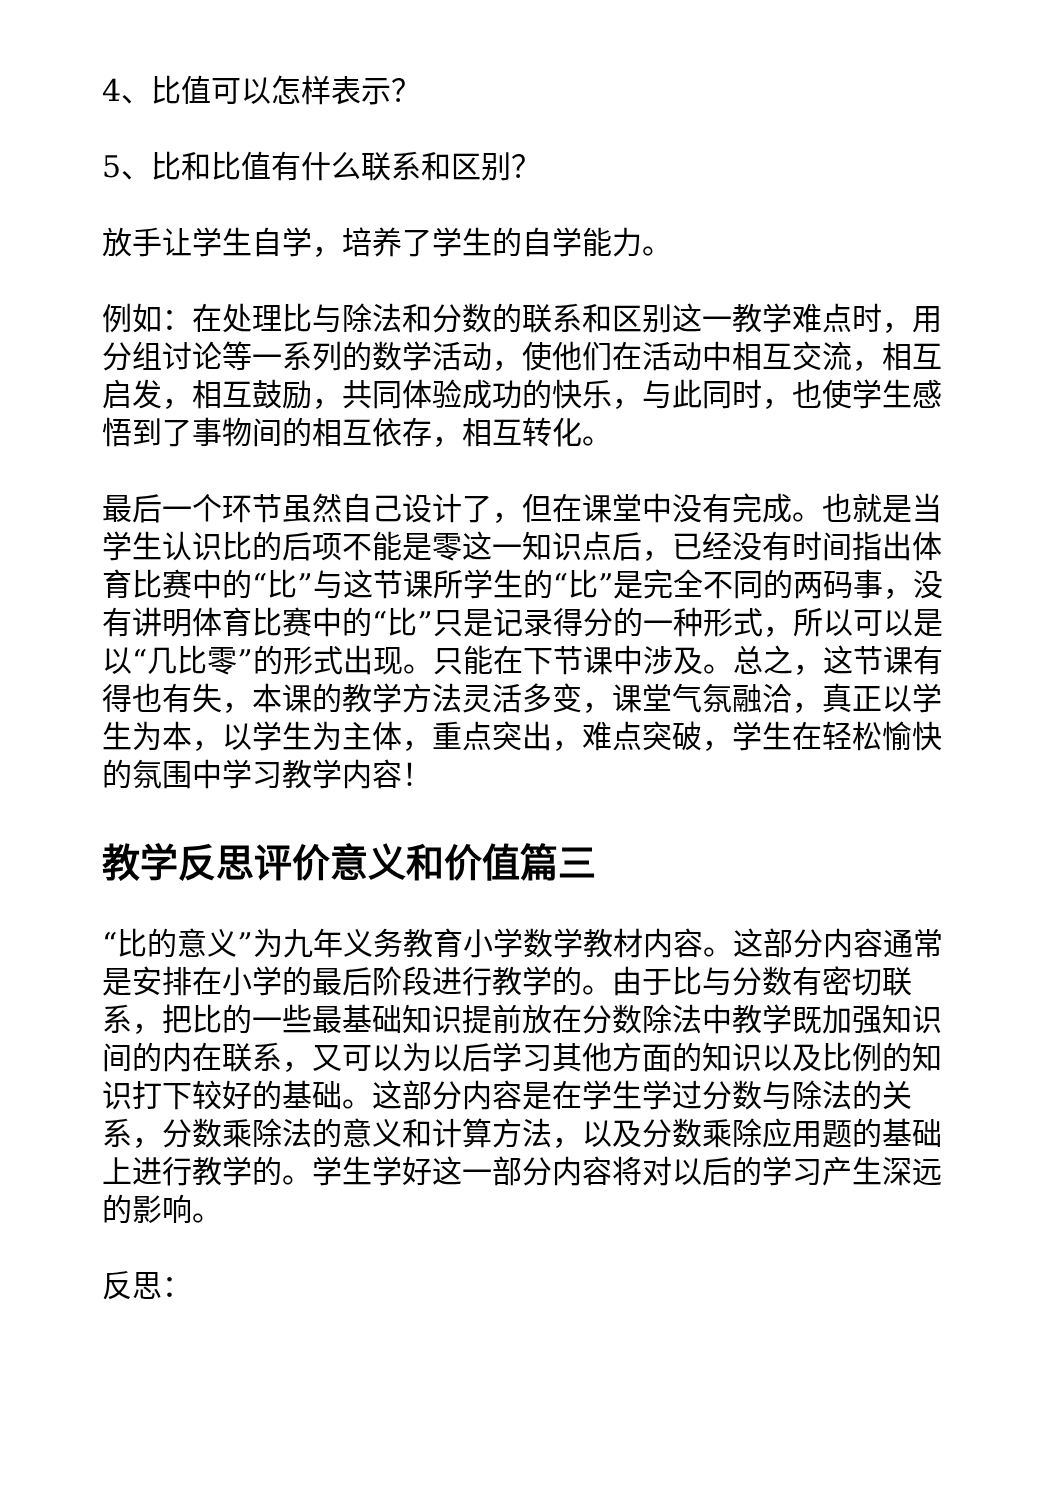4、比值可以怎样表示？
5、比和比值有什么联系和区别？
放手让学生自学，培养了学生的自学能力。
例如：在处理比与除法和分数的联系和区别这一教学难点时，用分组讨论等一系列的数学活动，使他们在活动中相互交流，相互启发，相互鼓励，共同体验成功的快乐，与此同时，也使学生感悟到了事物间的相互依存，相互转化。
最后一个环节虽然自己设计了，但在课堂中没有完成。也就是当学生认识比的后项不能是零这一知识点后，已经没有时间指出体育比赛中的“比”与这节课所学生的“比”是完全不同的两码事，没有讲明体育比赛中的“比”只是记录得分的一种形式，所以可以是以“几比零”的形式出现。只能在下节课中涉及。总之，这节课有得也有失，本课的教学方法灵活多变，课堂气氛融洽，真正以学生为本，以学生为主体，重点突出，难点突破，学生在轻松愉快的氛围中学习教学内容！
教学反思评价意义和价值篇三
“比的意义”为九年义务教育小学数学教材内容。这部分内容通常是安排在小学的最后阶段进行教学的。由于比与分数有密切联系，把比的一些最基础知识提前放在分数除法中教学既加强知识间的内在联系，又可以为以后学习其他方面的知识以及比例的知识打下较好的基础。这部分内容是在学生学过分数与除法的关系，分数乘除法的意义和计算方法，以及分数乘除应用题的基础上进行教学的。学生学好这一部分内容将对以后的学习产生深远的影响。
反思：